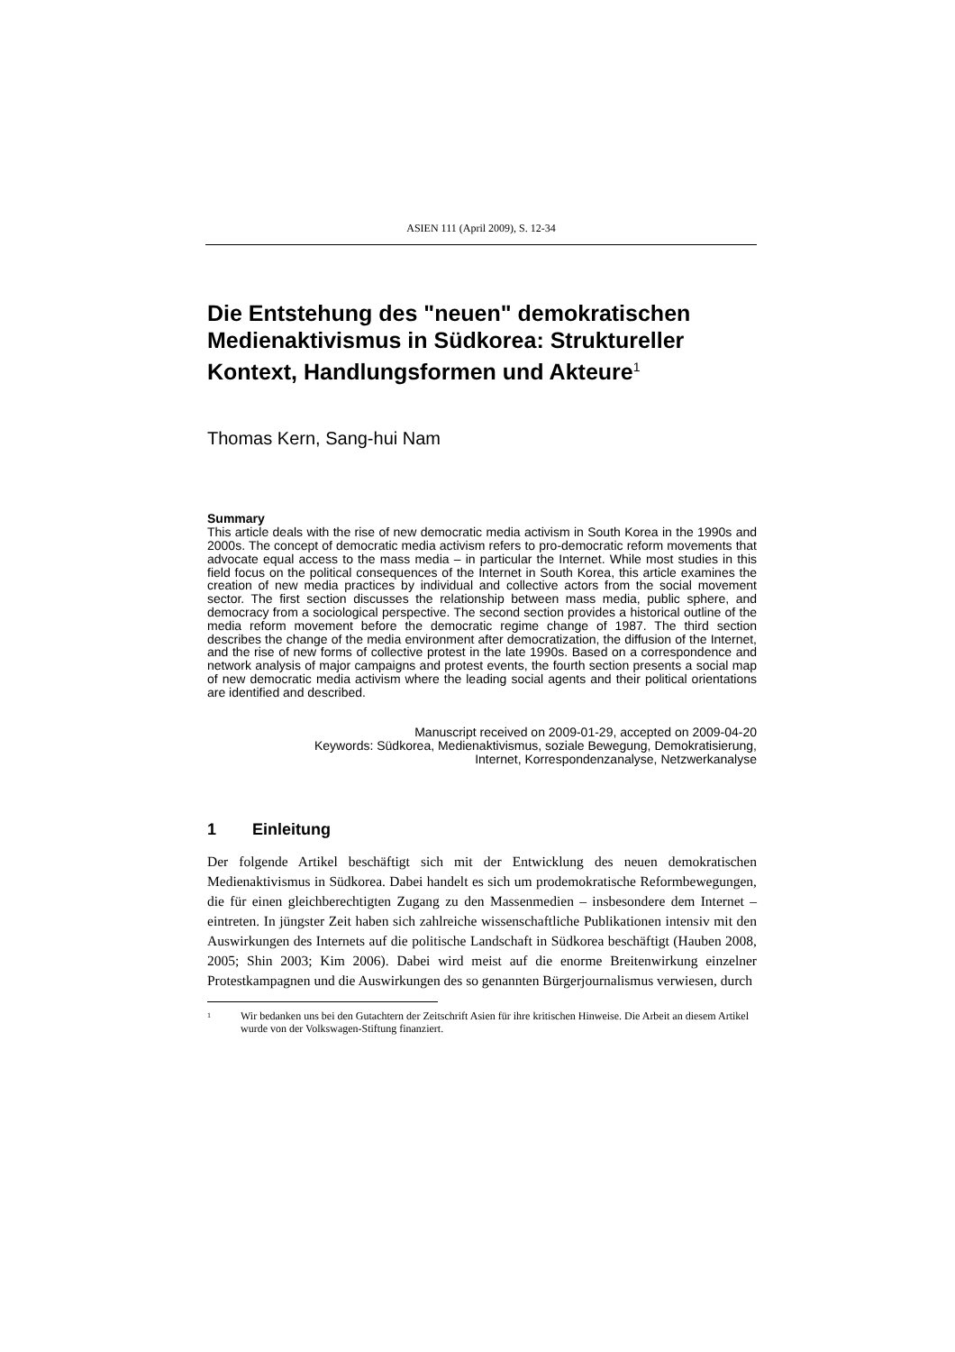ASIEN 111 (April 2009), S. 12-34
Die Entstehung des "neuen" demokratischen Medienaktivismus in Südkorea: Struktureller Kontext, Handlungsformen und Akteure<sup>1</sup>
Thomas Kern, Sang-hui Nam
Summary
This article deals with the rise of new democratic media activism in South Korea in the 1990s and 2000s. The concept of democratic media activism refers to pro-democratic reform movements that advocate equal access to the mass media – in particular the Internet. While most studies in this field focus on the political consequences of the Internet in South Korea, this article examines the creation of new media practices by individual and collective actors from the social movement sector. The first section discusses the relationship between mass media, public sphere, and democracy from a sociological perspective. The second section provides a historical outline of the media reform movement before the democratic regime change of 1987. The third section describes the change of the media environment after democratization, the diffusion of the Internet, and the rise of new forms of collective protest in the late 1990s. Based on a correspondence and network analysis of major campaigns and protest events, the fourth section presents a social map of new democratic media activism where the leading social agents and their political orientations are identified and described.
Manuscript received on 2009-01-29, accepted on 2009-04-20
Keywords: Südkorea, Medienaktivismus, soziale Bewegung, Demokratisierung,
Internet, Korrespondenzanalyse, Netzwerkanalyse
1 Einleitung
Der folgende Artikel beschäftigt sich mit der Entwicklung des neuen demokratischen Medienaktivismus in Südkorea. Dabei handelt es sich um prodemokratische Reformbewegungen, die für einen gleichberechtigten Zugang zu den Massenmedien – insbesondere dem Internet – eintreten. In jüngster Zeit haben sich zahlreiche wissenschaftliche Publikationen intensiv mit den Auswirkungen des Internets auf die politische Landschaft in Südkorea beschäftigt (Hauben 2008, 2005; Shin 2003; Kim 2006). Dabei wird meist auf die enorme Breitenwirkung einzelner Protestkampagnen und die Auswirkungen des so genannten Bürgerjournalismus verwiesen, durch
<sup>1</sup>
Wir bedanken uns bei den Gutachtern der Zeitschrift Asien für ihre kritischen Hinweise. Die Arbeit an diesem Artikel wurde von der Volkswagen-Stiftung finanziert.